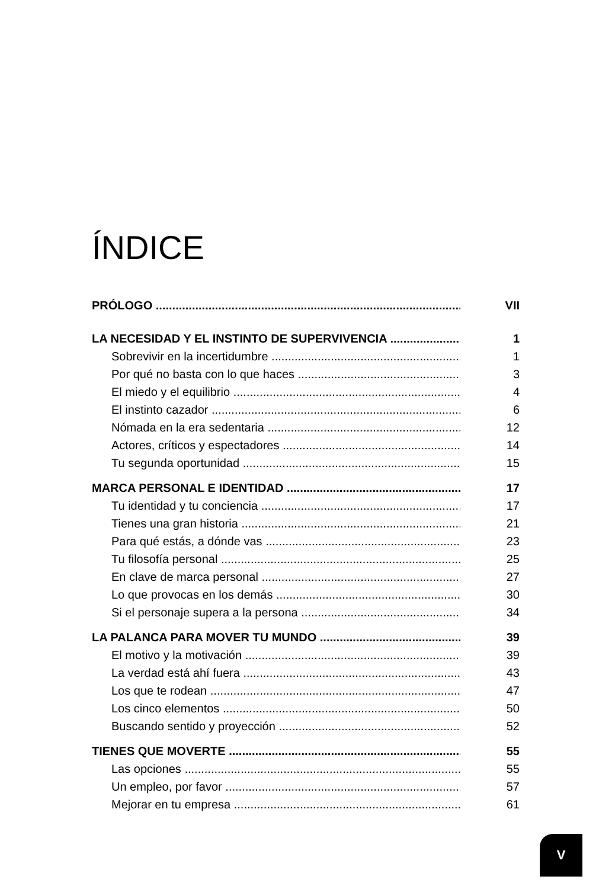ÍNDICE
PRÓLOGO VII
LA NECESIDAD Y EL INSTINTO DE SUPERVIVENCIA 1
Sobrevivir en la incertidumbre 1
Por qué no basta con lo que haces 3
El miedo y el equilibrio 4
El instinto cazador 6
Nómada en la era sedentaria 12
Actores, críticos y espectadores 14
Tu segunda oportunidad 15
MARCA PERSONAL E IDENTIDAD 17
Tu identidad y tu conciencia 17
Tienes una gran historia 21
Para qué estás, a dónde vas 23
Tu filosofía personal 25
En clave de marca personal 27
Lo que provocas en los demás 30
Si el personaje supera a la persona 34
LA PALANCA PARA MOVER TU MUNDO 39
El motivo y la motivación 39
La verdad está ahí fuera 43
Los que te rodean 47
Los cinco elementos 50
Buscando sentido y proyección 52
TIENES QUE MOVERTE 55
Las opciones 55
Un empleo, por favor 57
Mejorar en tu empresa 61
V